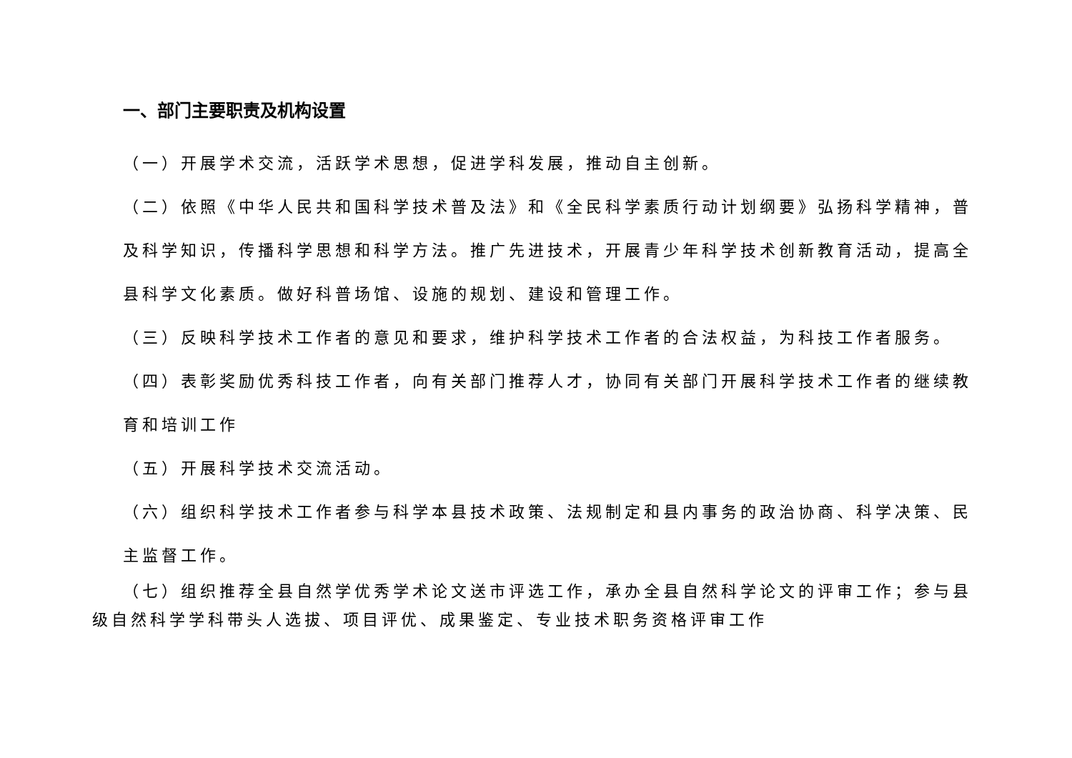一、部门主要职责及机构设置
（一）开展学术交流，活跃学术思想，促进学科发展，推动自主创新。
（二）依照《中华人民共和国科学技术普及法》和《全民科学素质行动计划纲要》弘扬科学精神，普及科学知识，传播科学思想和科学方法。推广先进技术，开展青少年科学技术创新教育活动，提高全县科学文化素质。做好科普场馆、设施的规划、建设和管理工作。
（三）反映科学技术工作者的意见和要求，维护科学技术工作者的合法权益，为科技工作者服务。
（四）表彰奖励优秀科技工作者，向有关部门推荐人才，协同有关部门开展科学技术工作者的继续教育和培训工作
（五）开展科学技术交流活动。
（六）组织科学技术工作者参与科学本县技术政策、法规制定和县内事务的政治协商、科学决策、民主监督工作。
（七）组织推荐全县自然学优秀学术论文送市评选工作，承办全县自然科学论文的评审工作；参与县级自然科学学科带头人选拔、项目评优、成果鉴定、专业技术职务资格评审工作